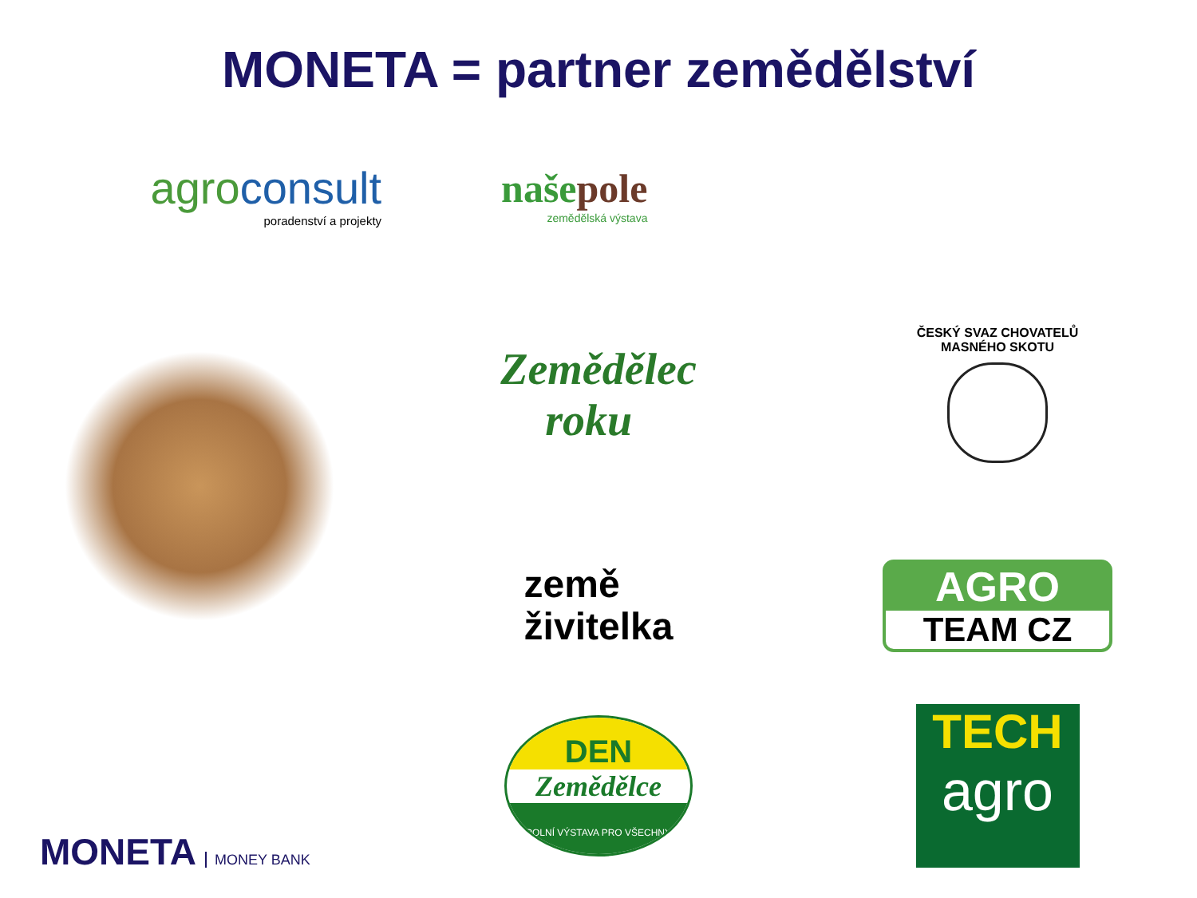MONETA = partner zemědělství
agro consult
poradenství a projekty
naše pole
zemědělská výstava
Zemědělec
roku
ČESKÝ SVAZ CHOVATELŮ
MASNÉHO SKOTU
země
živitelka
AGRO
TEAM CZ
MONETA MONEY BANK
DEN
Zemědělce
POLNÍ VÝSTAVA PRO VŠECHNY
TECH
agro